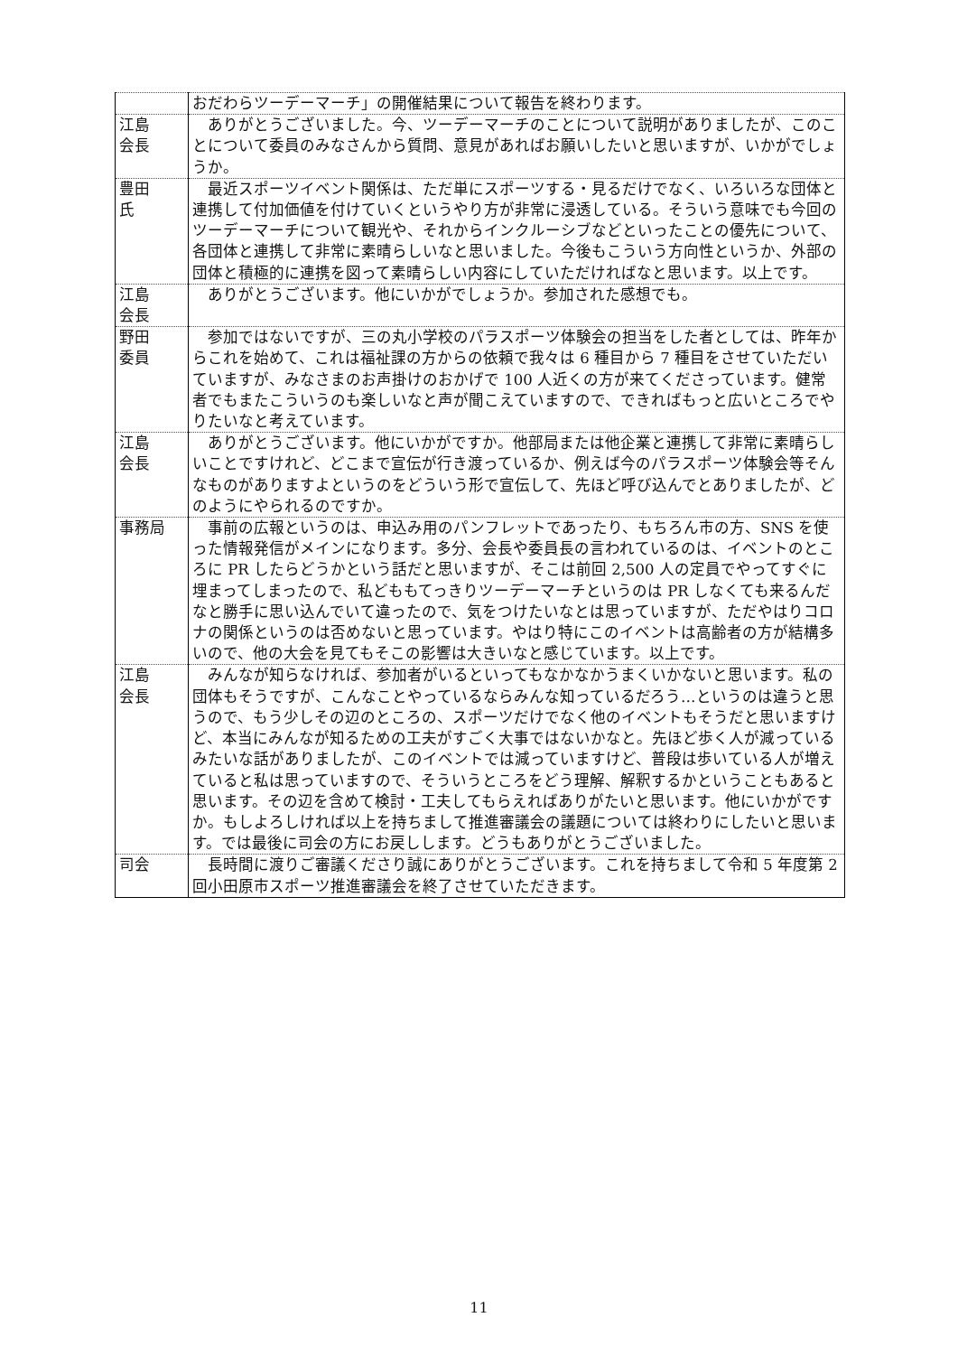| | おだわらツーデーマーチ」の開催結果について報告を終わります。 |
| 江島 会長 | ありがとうございました。今、ツーデーマーチのことについて説明がありましたが、このことについて委員のみなさんから質問、意見があればお願いしたいと思いますが、いかがでしょうか。 |
| 豊田 氏 | 最近スポーツイベント関係は、ただ単にスポーツする・見るだけでなく、いろいろな団体と連携して付加価値を付けていくというやり方が非常に浸透している。そういう意味でも今回のツーデーマーチについて観光や、それからインクルーシブなどといったことの優先について、各団体と連携して非常に素晴らしいなと思いました。今後もこういう方向性というか、外部の団体と積極的に連携を図って素晴らしい内容にしていただければなと思います。以上です。 |
| 江島 会長 | ありがとうございます。他にいかがでしょうか。参加された感想でも。 |
| 野田 委員 | 参加ではないですが、三の丸小学校のパラスポーツ体験会の担当をした者としては、昨年からこれを始めて、これは福祉課の方からの依頼で我々は 6 種目から 7 種目をさせていただいていますが、みなさまのお声掛けのおかげで 100 人近くの方が来てくださっています。健常者でもまたこういうのも楽しいなと声が聞こえていますので、できればもっと広いところでやりたいなと考えています。 |
| 江島 会長 | ありがとうございます。他にいかがですか。他部局または他企業と連携して非常に素晴らしいことですけれど、どこまで宣伝が行き渡っているか、例えば今のパラスポーツ体験会等そんなものがありますよというのをどういう形で宣伝して、先ほど呼び込んでとありましたが、どのようにやられるのですか。 |
| 事務局 | 事前の広報というのは、申込み用のパンフレットであったり、もちろん市の方、SNS を使った情報発信がメインになります。多分、会長や委員長の言われているのは、イベントのところに PR したらどうかという話だと思いますが、そこは前回 2,500 人の定員でやってすぐに埋まってしまったので、私どももてっきりツーデーマーチというのは PR しなくても来るんだなと勝手に思い込んでいて違ったので、気をつけたいなとは思っていますが、ただやはりコロナの関係というのは否めないと思っています。やはり特にこのイベントは高齢者の方が結構多いので、他の大会を見てもそこの影響は大きいなと感じています。以上です。 |
| 江島 会長 | みんなが知らなければ、参加者がいるといってもなかなかうまくいかないと思います。私の団体もそうですが、こんなことやっているならみんな知っているだろう…というのは違うと思うので、もう少しその辺のところの、スポーツだけでなく他のイベントもそうだと思いますけど、本当にみんなが知るための工夫がすごく大事ではないかなと。先ほど歩く人が減っているみたいな話がありましたが、このイベントでは減っていますけど、普段は歩いている人が増えていると私は思っていますので、そういうところをどう理解、解釈するかということもあると思います。その辺を含めて検討・工夫してもらえればありがたいと思います。他にいかがですか。もしよろしければ以上を持ちまして推進審議会の議題については終わりにしたいと思います。では最後に司会の方にお戻しします。どうもありがとうございました。 |
| 司会 | 長時間に渡りご審議くださり誠にありがとうございます。これを持ちまして令和 5 年度第 2 回小田原市スポーツ推進審議会を終了させていただきます。 |
11